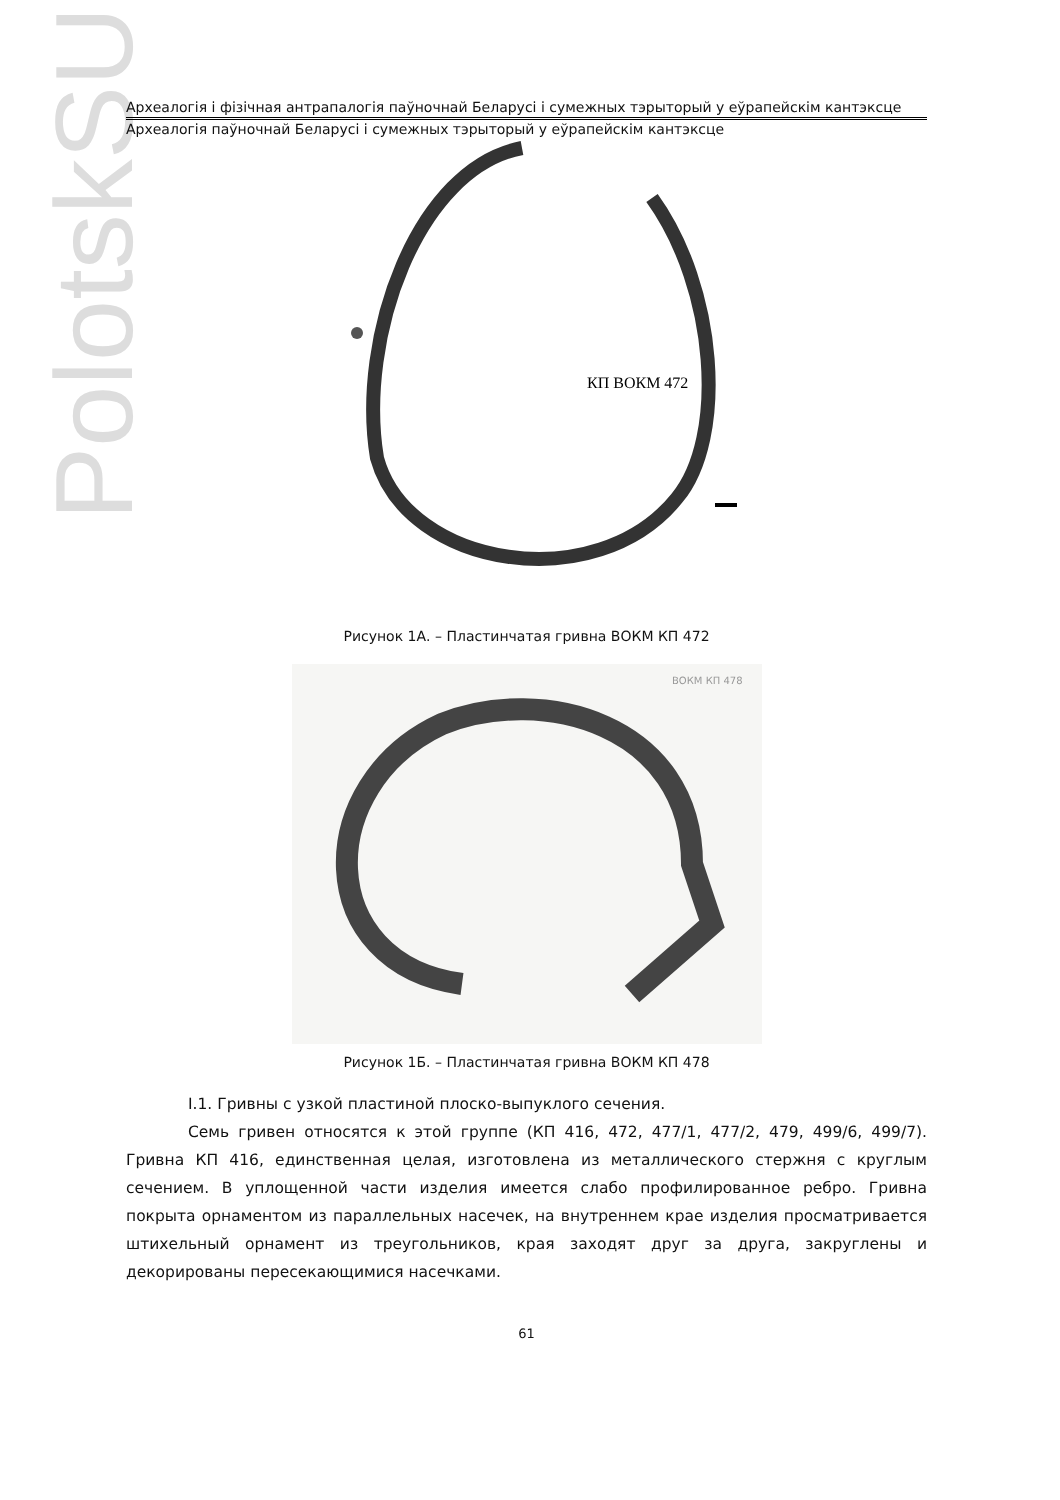PolotskSU
Археалогія і фізічная антрапалогія паўночнай Беларусі і сумежных тэрыторый у еўрапейскім кантэксце
Археалогія паўночнай Беларусі і сумежных тэрыторый у еўрапейскім кантэксце
КП ВОКМ 472
Рисунок 1А. – Пластинчатая гривна ВОКМ КП 472
ВОКМ КП 478
Рисунок 1Б. – Пластинчатая гривна ВОКМ КП 478
І.1. Гривны с узкой пластиной плоско-выпуклого сечения.
Семь гривен относятся к этой группе (КП 416, 472, 477/1, 477/2, 479, 499/6, 499/7). Гривна КП 416, единственная целая, изготовлена из металлического стержня с круглым сечением. В уплощенной части изделия имеется слабо профилированное ребро. Гривна покрыта орнаментом из параллельных насечек, на внутреннем крае изделия просматривается штихельный орнамент из треугольников, края заходят друг за друга, закруглены и декорированы пересекающимися насечками.
61